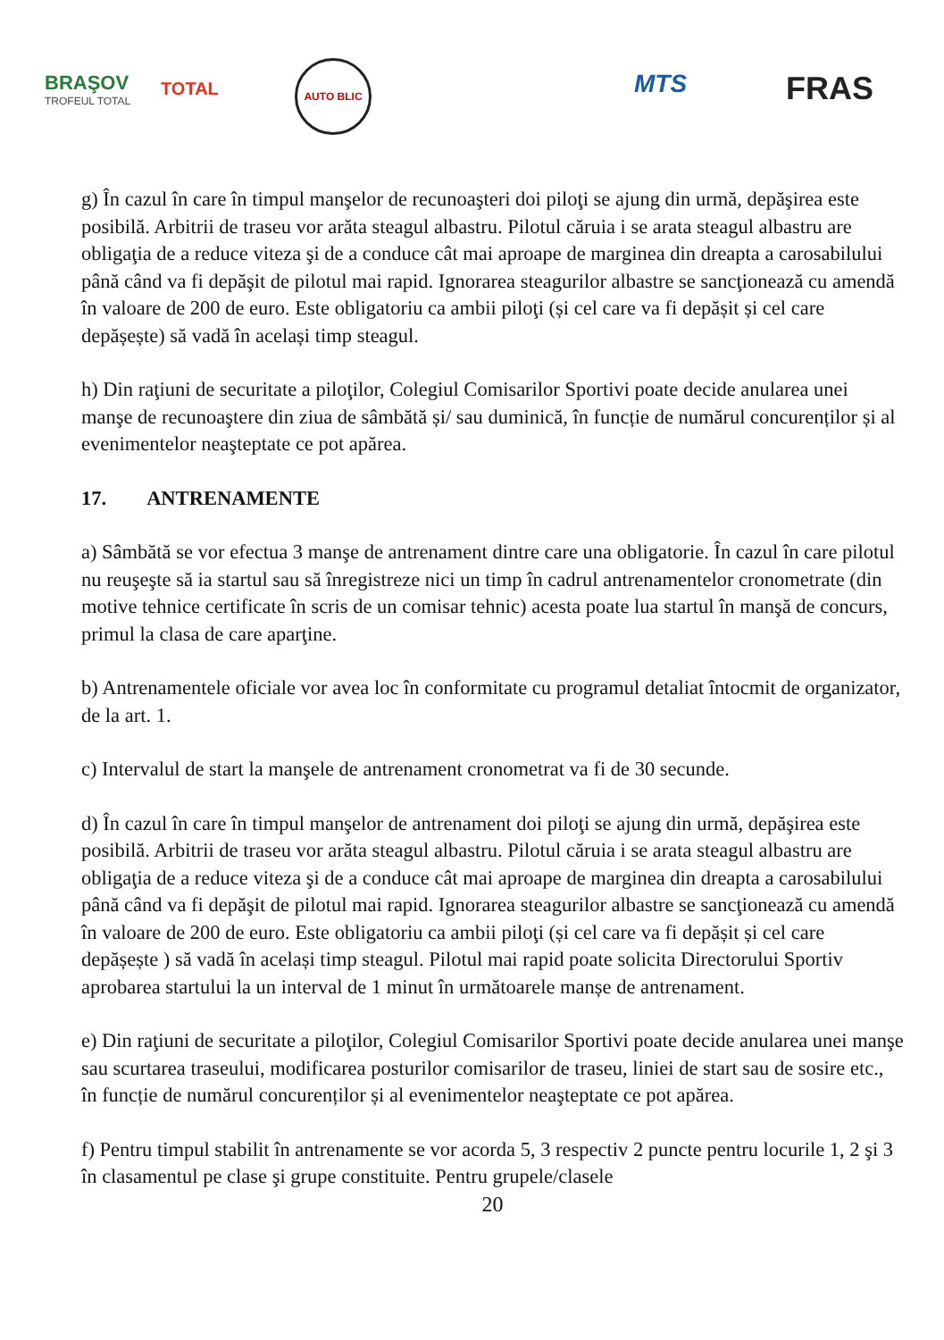BRAŞOV
TROFEUL TOTAL
TOTAL
AUTO BLIC
MTS FRAS
g) În cazul în care în timpul manşelor de recunoaşteri doi piloţi se ajung din urmă, depăşirea este posibilă. Arbitrii de traseu vor arăta steagul albastru. Pilotul căruia i se arata steagul albastru are obligaţia de a reduce viteza şi de a conduce cât mai aproape de marginea din dreapta a carosabilului până când va fi depăşit de pilotul mai rapid. Ignorarea steagurilor albastre se sancţionează cu amendă în valoare de 200 de euro. Este obligatoriu ca ambii piloţi (și cel care va fi depășit și cel care depășește) să vadă în același timp steagul.
h) Din raţiuni de securitate a piloţilor, Colegiul Comisarilor Sportivi poate decide anularea unei manşe de recunoaştere din ziua de sâmbătă și/ sau duminică, în funcție de numărul concurenților și al evenimentelor neaşteptate ce pot apărea.
17. ANTRENAMENTE
a) Sâmbătă se vor efectua 3 manşe de antrenament dintre care una obligatorie. În cazul în care pilotul nu reuşeşte să ia startul sau să înregistreze nici un timp în cadrul antrenamentelor cronometrate (din motive tehnice certificate în scris de un comisar tehnic) acesta poate lua startul în manşă de concurs, primul la clasa de care aparţine.
b) Antrenamentele oficiale vor avea loc în conformitate cu programul detaliat întocmit de organizator, de la art. 1.
c) Intervalul de start la manşele de antrenament cronometrat va fi de 30 secunde.
d) În cazul în care în timpul manşelor de antrenament doi piloţi se ajung din urmă, depăşirea este posibilă. Arbitrii de traseu vor arăta steagul albastru. Pilotul căruia i se arata steagul albastru are obligaţia de a reduce viteza şi de a conduce cât mai aproape de marginea din dreapta a carosabilului până când va fi depăşit de pilotul mai rapid. Ignorarea steagurilor albastre se sancţionează cu amendă în valoare de 200 de euro. Este obligatoriu ca ambii piloţi (și cel care va fi depășit și cel care depășește ) să vadă în același timp steagul. Pilotul mai rapid poate solicita Directorului Sportiv aprobarea startului la un interval de 1 minut în următoarele manșe de antrenament.
e) Din raţiuni de securitate a piloţilor, Colegiul Comisarilor Sportivi poate decide anularea unei manşe sau scurtarea traseului, modificarea posturilor comisarilor de traseu, liniei de start sau de sosire etc., în funcție de numărul concurenților și al evenimentelor neaşteptate ce pot apărea.
f) Pentru timpul stabilit în antrenamente se vor acorda 5, 3 respectiv 2 puncte pentru locurile 1, 2 şi 3 în clasamentul pe clase şi grupe constituite. Pentru grupele/clasele
20